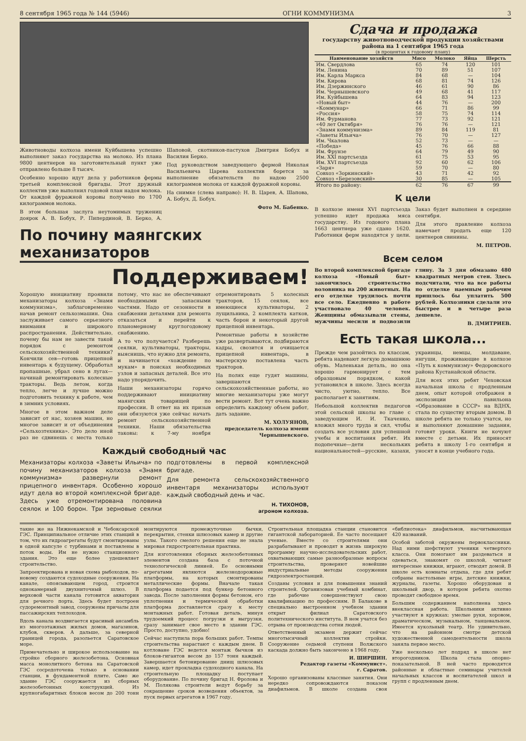8 сентября 1965 года № 144 (5946) ОГНИ КОММУНИЗМА 3
Животноводы колхоза имени Куйбышева успешно выполняют заказ государства на молоко. Из плана 9800 центнеров на заготовительный пункт уже отправлено больше 8 тысяч.
Особенно хорошо идут дела у работников фермы третьей комплексной бригады. Этот дружный коллектив уже выполнил годовой план надоя молока. От каждой фуражной коровы получено по 1700 килограммов молока.
В этом большая заслуга неутомимых тружениц доярок А. В. Бобух, Р. Пипердиной, В. Берко, А. Шаповой, скотников-пастухов Дмитрия Бобух и Василия Берко.
Под руководством заведующего фермой Николая Васильевича Царева коллектив борется за выполнение обязательств по надою 2500 килограммов молока от каждой фуражной коровы.
На снимке (слева направо): Н. В. Царев, А. Шапова, А. Бобух, Д. Бобух.
Фото М. Бабенко.
По почину маянгских механизаторов
Поддерживаем!
Хорошую инициативу проявили механизаторы колхоза «Знамя коммунизма», заблаговременно начав ремонт сельхозмашин. Она заслуживает самого серьезного внимания и широкого распространения. Действительно, почему бы нам не завести такой порядок с ремонтом сельскохозяйственной техники? Кончили сев—готовь прицепной инвентарь к будущему. Обработал пропашные, убрал сено в лугах—начинай ремонтировать колесные тракторы. Ведь летом, когда тепло, легче и лучше можно подготовить технику к работе, чем в зимних условиях.
Многое в этом важном деле зависит от нас, хозяев машин, но многое зависит и от объединения «Сельхозтехника». Это дело иной раз не сдвинешь с места только потому, что нас не обеспечивают необходимыми запасными частями. Надо от сезонности в снабжении деталями для ремонта отказаться и перейти к планомерному круглогодовому снабжению.
А то что получается? Разберешь сеялки, культиваторы, тракторы, выяснишь, что нужно для ремонта, и начинается «хождение по мукам» в поисках необходимых узлов и запасных деталей. Все это надо упорядочить.
Наши механизаторы горячо поддерживают инициативу маянгских товарищей по профессии. В ответ на их призыв они обязуются уже сейчас начать ремонт сельскохозяйственной техники. Наши обязательства таковы: к 7-му ноября отремонтировать 5 колесных тракторов, 15 сеялок, все имеющиеся культиваторы, 2 лущильника, 2 комплекта катков, часть борон и некоторый другой прицепной инвентарь.
Ремонтные работы в хозяйстве уже развертываются, подбираются кадры, свозится и очищается прицепной инвентарь, в мастерскую поставлена часть тракторов.
На полях еще гудят машины, завершаются сельскохозяйственные работы, но многие механизаторы уже могут вести ремонт. Вот тут очень важно определить каждому объем работ, дать задание.
М. ХОЛУЯНОВ,
председатель колхоза имени Чернышевского.
Каждый свободный час
Механизаторы колхоза «Заветы Ильича» по почину механизаторов колхоза «Знамя коммунизма» развернули ремонт прицепного инвентаря. Особенно хорошо идут дела во второй комплексной бригаде. Здесь уже отремонтирована половина сеялок и 100 борон. Три зерновые сеялки подготовлены в первой комплексной бригаде.
Для ремонта сельскохозяйственного инвентаря механизаторы используют каждый свободный день и час.
Н. ТИХОНОВ,
агроном колхоза.
Сдача и продажа
государству животноводческой продукции хозяйствами района на 1 сентября 1965 года
(в процентах к годовому плану)
| Наименование хозяйств | Мясо | Молоко | Яйца | Шерсть |
| --- | --- | --- | --- | --- |
| Им. Свердлова | 65 | 74 | 120 | 101 |
| Им. Ленина | 70 | 89 | 51 | 107 |
| Им. Карла Маркса | 84 | 68 | — | 104 |
| Им. Кирова | 68 | 81 | 74 | 126 |
| Им. Дзержинского | 46 | 61 | 90 | 86 |
| Им. Чернышевского | 49 | 68 | 41 | 117 |
| Им. Куйбышева | 64 | 83 | 94 | 123 |
| «Новый быт» | 44 | 76 | — | 200 |
| «Коммунар» | 66 | 71 | 86 | 99 |
| «Россия» | 58 | 75 | 74 | 114 |
| Им. Фурманова | 77 | 73 | 92 | 121 |
| «40 лет Октября» | 76 | 76 | — | 121 |
| «Знамя коммунизма» | 89 | 84 | 119 | 81 |
| «Заветы Ильича» | 76 | 70 | — | 127 |
| Им. Чкалова | 52 | 73 | — | — |
| «Победа» | 45 | 76 | 66 | 88 |
| Им. Фрунзе | 64 | 79 | 49 | 90 |
| Им. XXI партсъезда | 61 | 75 | 53 | 95 |
| Им. XVI партсъезда | 92 | 60 | 62 | 106 |
| «Заря» | 59 | 70 | — | 80 |
| Совхоз «Зоркинский» | 43 | 71 | 42 | 92 |
| Совхоз «Березовский» | 30 | 85 | — | 105 |
| Итого по району: | 62 | 76 | 67 | 99 |
К цели
В колхозе имени XVI партсъезда успешно идет продажа мяса государству. Из годового плана 1663 центнера уже сдано 1620. Работники ферм находятся у цели. Заказ будет выполнен в середине сентября.
Для этого правление колхоза намечает продать еще 120 центнеров свинины.
М. ПЕТРОВ.
Всем селом
Во второй комплексной бригаде колхоза «Новый быт» закончилось строительство воловника на 200 животных. На его отделке трудилось почти все село. Ежедневно в работе участвовало 40 человек. Женщины обмазывали стены, мужчины месили и подвозили глину. За 3 дня обмазано 480 квадратных метров стен. Здесь подсчитали, что на все работы по отделке наемным рабочим пришлось бы уплатить 500 рублей. Колхозники сделали это быстрее и в четыре раза дешевле.
В. ДМИТРИЕВ.
Есть такая школа...
Прежде чем разойтись по классам, ребята надевают легкую домашнюю обувь. Маленькая деталь, но она хорошо гармонирует с тем образцовым порядком, какой установился в школе. Здесь всегда чисто, уютно, тепло. Все располагает к занятиям.
Небольшой коллектив педагогов этой сельской школы во главе с заведующим И. И. Ткаченко, вложил много труда и сил, чтобы создать все условия для успешной учебы и воспитания ребят. Их подопечные—дети нескольких национальностей—русские, казахи, украинцы, немцы, молдаване, ингуши, проживающие в колхозе «Путь к коммунизму» Федоровского района Кустанайской области.
Для всех этих ребят Чеховская начальная школа с продленным днем, опыт которой отображен в экспозиции павильона «Образование в СССР» на ВДНХ, стала по существу вторым домом. В школе ребята не только учатся, но и выполняют домашние задания, готовят уроки. Книги не кочуют вместе с детьми. Их приносят ребята в школу 1-го сентября и уносят в конце учебного года.
такие же на Нижнекамской и Чебоксарской ГЭС. Принципиальное отличие этих станций в том, что их гидроагрегаты будут смонтированы в одной капсуле с турбинами и поставлены в поток воды. Им не нужно станционного здания. Это еще более удешевляет строительство.
Запроектирована и новая схема рыбоходов, по-новому создаются судоходные сооружения. На канале, опоясывающем город, строится однокамерный двухниточный шлюз. В верховой части канала готовится акватория для речного порта. Здесь будет построен судоремонтный завод, сооружены причалы для пассажирских теплоходов.
Вдоль канала воздвигается красивый ансамбль из многоэтажных жилых домов, магазинов, клубов, скверов. А дальше, за северной границей города, разольется Саратовское море.
Примечательно и широкое использование на стройке сборного железобетона. Основная масса монолитного бетона на Саратовской ГЭС сосредоточена только в основании станции, в фундаментной плите. Само же здание ГЭС сооружается из сборных железобетонных конструкций. Из крупногабаритных блоков весом до 200 тонн монтируются промежуточные бычки, перекрытия, стенки шлюзовых камер и другие узлы. Такого смелого решения еще не знала мировая гидростроительная практика.
Для изготовления сборных железобетонных элементов создана база с поточной технологической линией. Ее основными агрегатами являются железнодорожные платформы, на которых смонтированы металлические формы. Вначале такая платформа подается под бункер бетонного завода. После заполнения формы бетоном, его уплотнения и термической обработки платформа доставляется сразу к месту монтажных работ. Готовая деталь, минуя трудоемкий процесс погрузки и выгрузки, сразу занимает свое место в здании ГЭС. Просто, доступно, удобно!
Сейчас наступила пора больших работ. Темпы строительства нарастают с каждым днем. В котловане ГЭС ведется монтаж бычков из блоков-гигантов весом до 157 тонн каждый. Завершается бетонирование днищ шлюзовых камер, идет прокладка судоходного канала. На строительную площадку поступает оборудование. По почину бригад Н. Фролова и М. Полякова строители ведут борьбу за сокращение сроков возведения объектов, за пуск первых агрегатов в 1967 году.
Строительная площадка станции становится гигантской лабораторией. Ее часто посещают ученые. Вместе со строителями они разрабатывают и проводят в жизнь широкую программу научно-исследовательских работ, охватывающих самые разнообразные вопросы строительства, проверяют новейшие индустриальные методы сооружения гидроэлектростанций.
Созданы условия и для повышения знаний строителей. Организован учебный комбинат, где рабочие совершенствуют свою квалификацию по профессиям. В Балакове в специально выстроенном учебном здании открыт филиал Саратовского политехнического института. В нем учатся без отрыва от производства сотни людей.
Ответственный экзамен держит сейчас многотысячный коллектив стройки. Сооружение седьмой ступени Волжского каскада должно быть закончено в 1968 году.
И. ШИРШИН.
Редактор газеты «Коммунист».
г. Саратов.
Хорошо организованы классные занятия. Они нередко сопровождаются показом диафильмов. В школе создана своя «библиотека» диафильмов, насчитывающая 420 названий.
Особой заботой окружены первоклассники. Над ними шефствуют ученики четвертого класса. Они помогают им раздеваться и одеваться, знакомят со школой, читают интересные книжки, играют, отводят домой. В школе есть комнаты отдыха, где для ребят собраны настольные игры, детские книжки, журналы, газеты. Хорошо оборудован и школьный двор, в котором ребята охотно проводят свободное время.
Большим содержанием наполнена здесь внеклассная работа. Школьники активно участвуют в кружках: умелые руки, хоровом, драматическом, музыкальном, танцевальном. Имеется кукольный театр. Не удивительно, что на районном смотре детской художественной самодеятельности школа заняла первое место.
Уже несколько лет подряд в школе нет второгодников. Школа стала опорно-показательной. В ней часто проводятся районные и областные семинары учителей начальных классов и воспитателей школ и групп с продленным днем.